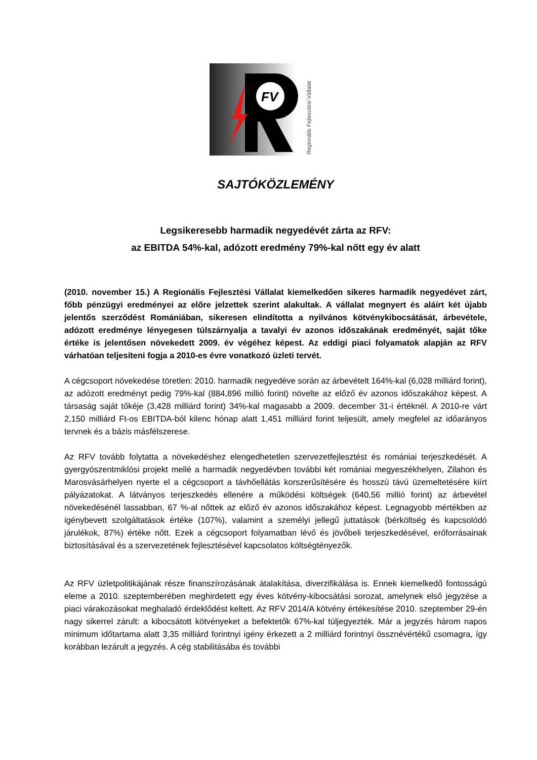FV
Regionális Fejlesztési Vállalat
SAJTÓKÖZLEMÉNY
Legsikeresebb harmadik negyedévét zárta az RFV:
az EBITDA 54%-kal, adózott eredmény 79%-kal nőtt egy év alatt
(2010. november 15.) A Regionális Fejlesztési Vállalat kiemelkedően sikeres harmadik negyedévet zárt, főbb pénzügyi eredményei az előre jelzettek szerint alakultak. A vállalat megnyert és aláírt két újabb jelentős szerződést Romániában, sikeresen elindította a nyilvános kötvénykibocsátását, árbevétele, adózott eredménye lényegesen túlszárnyalja a tavalyi év azonos időszakának eredményét, saját tőke értéke is jelentősen növekedett 2009. év végéhez képest. Az eddigi piaci folyamatok alapján az RFV várhatóan teljesíteni fogja a 2010-es évre vonatkozó üzleti tervét.
A cégcsoport növekedése töretlen: 2010. harmadik negyedéve során az árbevételt 164%-kal (6,028 milliárd forint), az adózott eredményt pedig 79%-kal (884,896 millió forint) növelte az előző év azonos időszakához képest. A társaság saját tőkéje (3,428 milliárd forint) 34%-kal magasabb a 2009. december 31-i értéknél. A 2010-re várt 2,150 milliárd Ft-os EBITDA-ból kilenc hónap alatt 1,451 milliárd forint teljesült, amely megfelel az időarányos tervnek és a bázis másfélszerese.
Az RFV tovább folytatta a növekedéshez elengedhetetlen szervezetfejlesztést és romániai terjeszkedését. A gyergyószentmiklósi projekt mellé a harmadik negyedévben további két romániai megyeszékhelyen, Zilahon és Marosvásárhelyen nyerte el a cégcsoport a távhőellátás korszerűsítésére és hosszú távú üzemeltetésére kiírt pályázatokat. A látványos terjeszkedés ellenére a működési költségek (640,56 millió forint) az árbevétel növekedésénél lassabban, 67 %-al nőttek az előző év azonos időszakához képest. Legnagyobb mértékben az igénybevett szolgáltatások értéke (107%), valamint a személyi jellegű juttatások (bérköltség és kapcsolódó járulékok, 87%) értéke nőtt. Ezek a cégcsoport folyamatban lévő és jövőbeli terjeszkedésével, erőforrásainak biztosításával és a szervezetének fejlesztésével kapcsolatos költségtényezők.
Az RFV üzletpolitikájának része finanszírozásának átalakítása, diverzifikálása is. Ennek kiemelkedő fontosságú eleme a 2010. szeptemberében meghirdetett egy éves kötvény-kibocsátási sorozat, amelynek első jegyzése a piaci várakozásokat meghaladó érdeklődést keltett. Az RFV 2014/A kötvény értékesítése 2010. szeptember 29-én nagy sikerrel zárult: a kibocsátott kötvényeket a befektetők 67%-kal túljegyezték. Már a jegyzés három napos minimum időtartama alatt 3,35 milliárd forintnyi igény érkezett a 2 milliárd forintnyi össznévértékű csomagra, így korábban lezárult a jegyzés. A cég stabilitásába és további